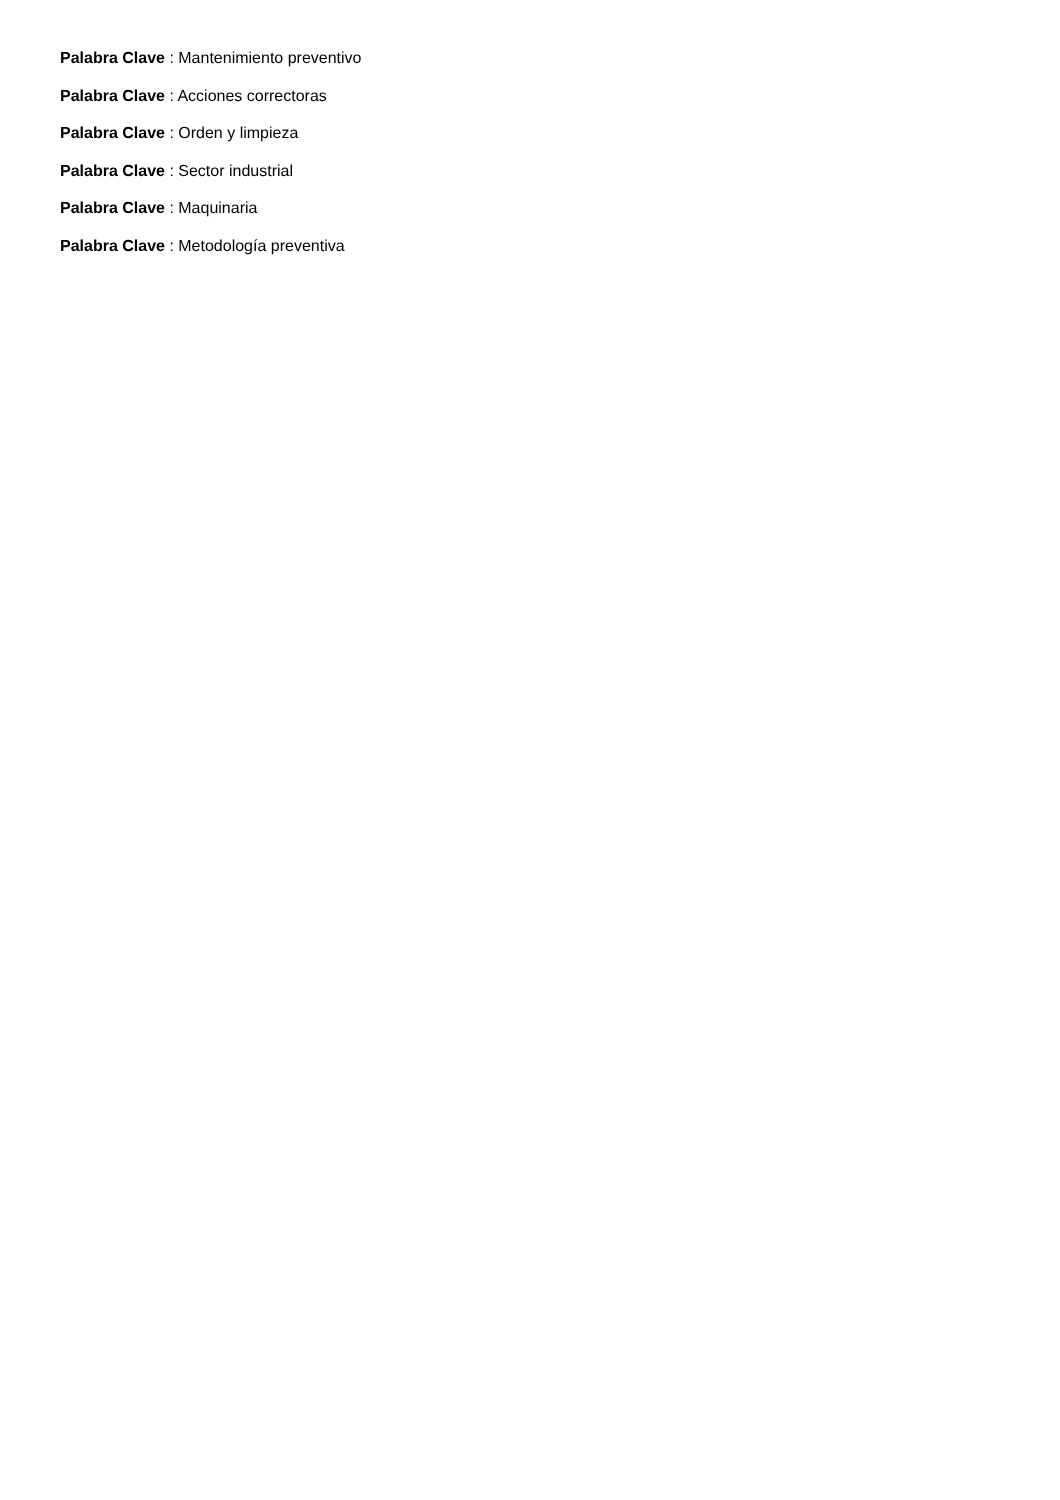Palabra Clave : Mantenimiento preventivo
Palabra Clave : Acciones correctoras
Palabra Clave : Orden y limpieza
Palabra Clave : Sector industrial
Palabra Clave : Maquinaria
Palabra Clave : Metodología preventiva